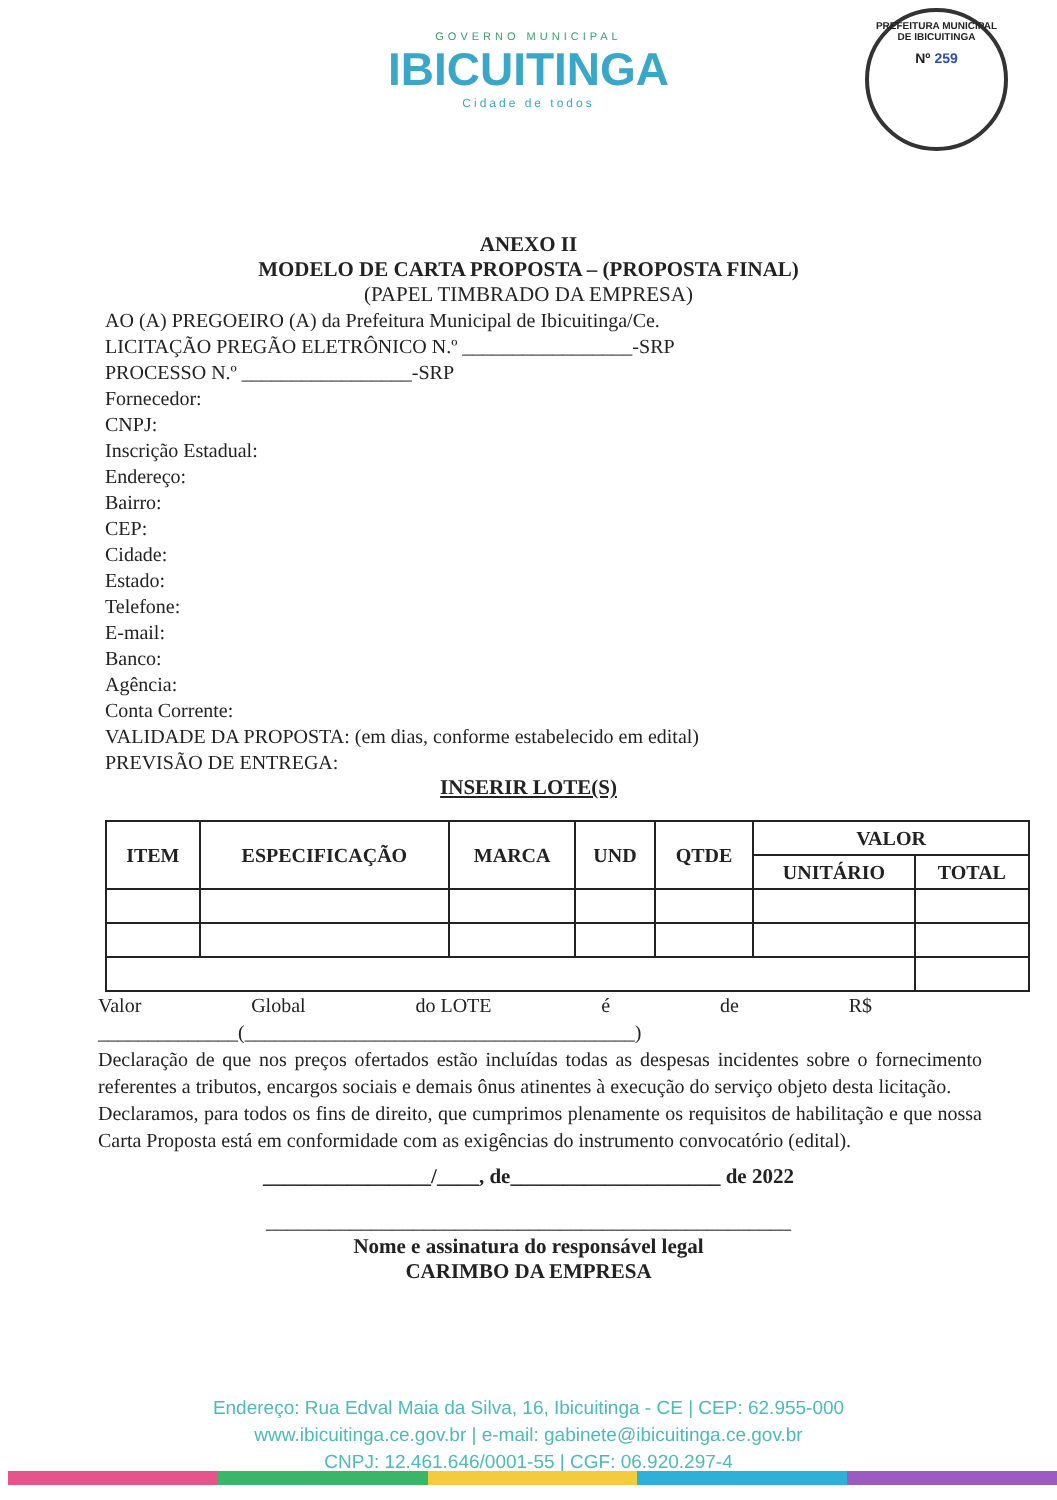GOVERNO MUNICIPAL
IBICUITINGA
Cidade de todos
PREFEITURA MUNICIPAL DE IBICUITINGA
Nº 259
ANEXO II
MODELO DE CARTA PROPOSTA – (PROPOSTA FINAL)
(PAPEL TIMBRADO DA EMPRESA)
AO (A) PREGOEIRO (A) da Prefeitura Municipal de Ibicuitinga/Ce.
LICITAÇÃO PREGÃO ELETRÔNICO N.º _________________-SRP
PROCESSO N.º _________________-SRP
Fornecedor:
CNPJ:
Inscrição Estadual:
Endereço:
Bairro:
CEP:
Cidade:
Estado:
Telefone:
E-mail:
Banco:
Agência:
Conta Corrente:
VALIDADE DA PROPOSTA: (em dias, conforme estabelecido em edital)
PREVISÃO DE ENTREGA:
INSERIR LOTE(S)
| ITEM | ESPECIFICAÇÃO | MARCA | UND | QTDE | VALOR | |
| --- | --- | --- | --- | --- | --- | --- |
| | | | | | UNITÁRIO | TOTAL |
Valor Global do LOTE é de R$
______________(_______________________________________)
Declaração de que nos preços ofertados estão incluídas todas as despesas incidentes sobre o fornecimento referentes a tributos, encargos sociais e demais ônus atinentes à execução do serviço objeto desta licitação.
Declaramos, para todos os fins de direito, que cumprimos plenamente os requisitos de habilitação e que nossa Carta Proposta está em conformidade com as exigências do instrumento convocatório (edital).
________________/____, de____________________ de 2022
__________________________________________________
Nome e assinatura do responsável legal
CARIMBO DA EMPRESA
Endereço: Rua Edval Maia da Silva, 16, Ibicuitinga - CE | CEP: 62.955-000
www.ibicuitinga.ce.gov.br | e-mail: gabinete@ibicuitinga.ce.gov.br
CNPJ: 12.461.646/0001-55 | CGF: 06.920.297-4